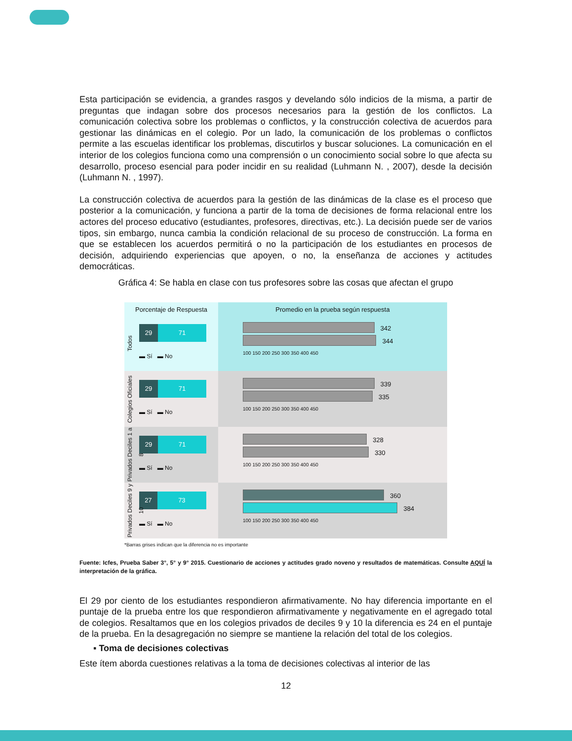Esta participación se evidencia, a grandes rasgos y develando sólo indicios de la misma, a partir de preguntas que indagan sobre dos procesos necesarios para la gestión de los conflictos. La comunicación colectiva sobre los problemas o conflictos, y la construcción colectiva de acuerdos para gestionar las dinámicas en el colegio. Por un lado, la comunicación de los problemas o conflictos permite a las escuelas identificar los problemas, discutirlos y buscar soluciones. La comunicación en el interior de los colegios funciona como una comprensión o un conocimiento social sobre lo que afecta su desarrollo, proceso esencial para poder incidir en su realidad (Luhmann N. , 2007), desde la decisión (Luhmann N. , 1997).
La construcción colectiva de acuerdos para la gestión de las dinámicas de la clase es el proceso que posterior a la comunicación, y funciona a partir de la toma de decisiones de forma relacional entre los actores del proceso educativo (estudiantes, profesores, directivas, etc.). La decisión puede ser de varios tipos, sin embargo, nunca cambia la condición relacional de su proceso de construcción. La forma en que se establecen los acuerdos permitirá o no la participación de los estudiantes en procesos de decisión, adquiriendo experiencias que apoyen, o no, la enseñanza de acciones y actitudes democráticas.
Gráfica 4: Se habla en clase con tus profesores sobre las cosas que afectan el grupo
Porcentaje de Respuesta Promedio en la prueba según respuesta
Todos
29 71
▬ Sí ▬ No
342
344
100 150 200 250 300 350 400 450
Colegios Oficiales
29 71
▬ Sí ▬ No
339
335
100 150 200 250 300 350 400 450
Privados Deciles 1 a 8
29 71
▬ Sí ▬ No
328
330
100 150 200 250 300 350 400 450
Privados Deciles 9 y 10
27 73
▬ Sí ▬ No
360
384
100 150 200 250 300 350 400 450
*Barras grises indican que la diferencia no es importante
Fuente: Icfes, Prueba Saber 3°, 5° y 9° 2015. Cuestionario de acciones y actitudes grado noveno y resultados de matemáticas. Consulte AQUÍ la interpretación de la gráfica.
El 29 por ciento de los estudiantes respondieron afirmativamente. No hay diferencia importante en el puntaje de la prueba entre los que respondieron afirmativamente y negativamente en el agregado total de colegios. Resaltamos que en los colegios privados de deciles 9 y 10 la diferencia es 24 en el puntaje de la prueba. En la desagregación no siempre se mantiene la relación del total de los colegios.
▪ Toma de decisiones colectivas
Este ítem aborda cuestiones relativas a la toma de decisiones colectivas al interior de las
12